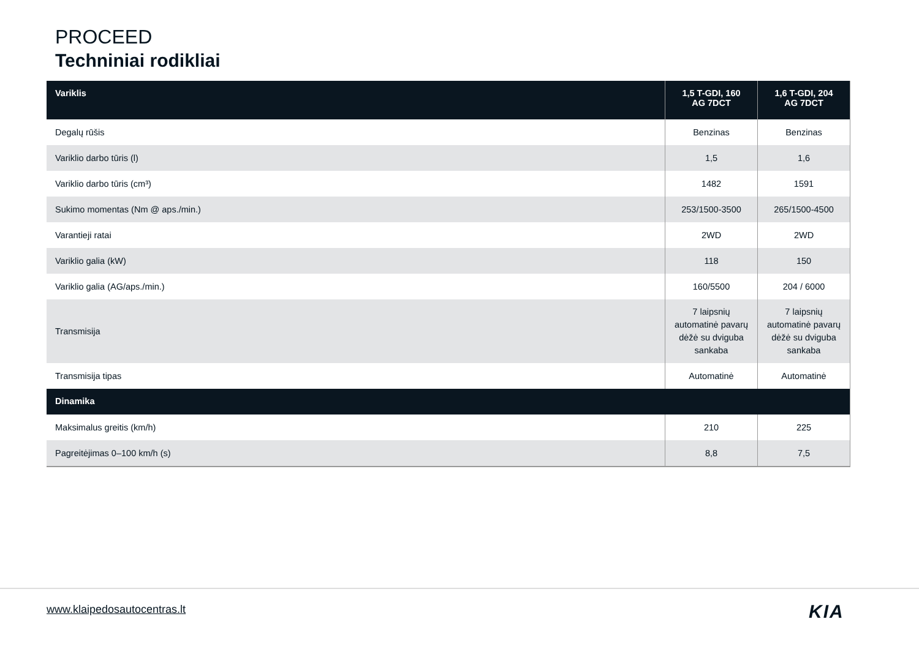PROCEED
Techniniai rodikliai
| Variklis | 1,5 T-GDI, 160 AG 7DCT | 1,6 T-GDI, 204 AG 7DCT |
| --- | --- | --- |
| Degalų rūšis | Benzinas | Benzinas |
| Variklio darbo tūris (l) | 1,5 | 1,6 |
| Variklio darbo tūris (cm³) | 1482 | 1591 |
| Sukimo momentas (Nm @ aps./min.) | 253/1500-3500 | 265/1500-4500 |
| Varantieji ratai | 2WD | 2WD |
| Variklio galia (kW) | 118 | 150 |
| Variklio galia (AG/aps./min.) | 160/5500 | 204 / 6000 |
| Transmisija | 7 laipsnių automatinė pavarų dėžė su dviguba sankaba | 7 laipsnių automatinė pavarų dėžė su dviguba sankaba |
| Transmisija tipas | Automatinė | Automatinė |
| Dinamika | | |
| Maksimalus greitis (km/h) | 210 | 225 |
| Pagreitėjimas 0–100 km/h (s) | 8,8 | 7,5 |
www.klaipedosautocentras.lt KIA